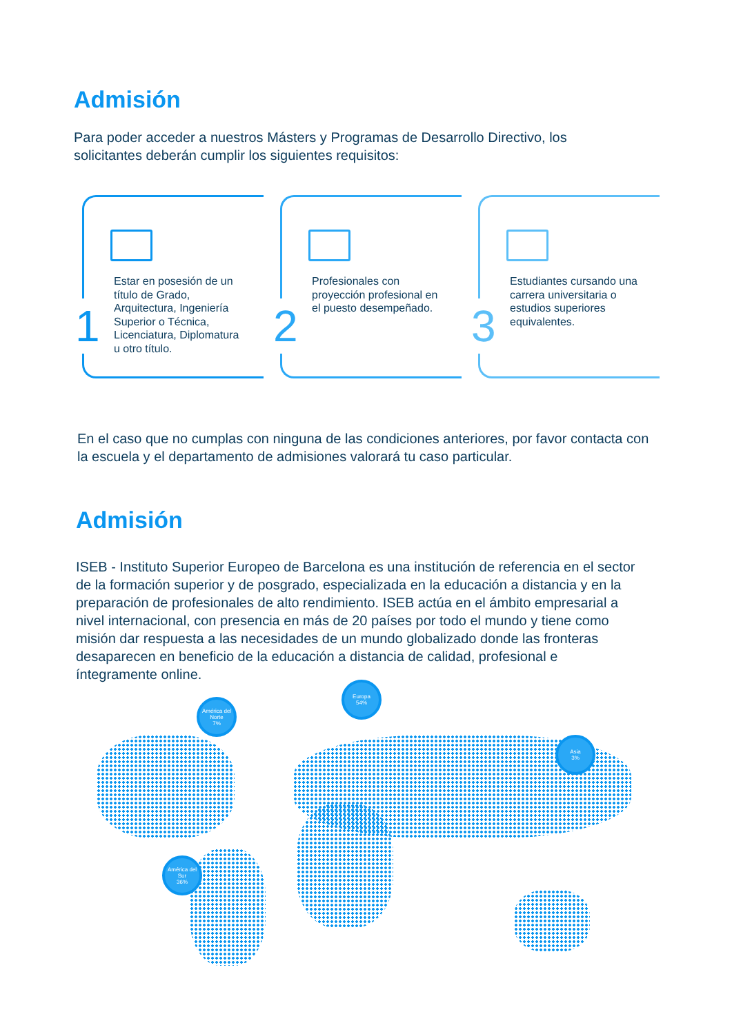Admisión
Para poder acceder a nuestros Másters y Programas de Desarrollo Directivo, los solicitantes deberán cumplir los siguientes requisitos:
1
Estar en posesión de un título de Grado, Arquitectura, Ingeniería Superior o Técnica, Licenciatura, Diplomatura u otro título.
2
Profesionales con proyección profesional en el puesto desempeñado.
3
Estudiantes cursando una carrera universitaria o estudios superiores equivalentes.
En el caso que no cumplas con ninguna de las condiciones anteriores, por favor contacta con la escuela y el departamento de admisiones valorará tu caso particular.
Admisión
ISEB - Instituto Superior Europeo de Barcelona es una institución de referencia en el sector de la formación superior y de posgrado, especializada en la educación a distancia y en la preparación de profesionales de alto rendimiento. ISEB actúa en el ámbito empresarial a nivel internacional, con presencia en más de 20 países por todo el mundo y tiene como misión dar respuesta a las necesidades de un mundo globalizado donde las fronteras desaparecen en beneficio de la educación a distancia de calidad, profesional e íntegramente online.
América del Norte
7%
Europa
54%
Asia
3%
América del Sur
36%